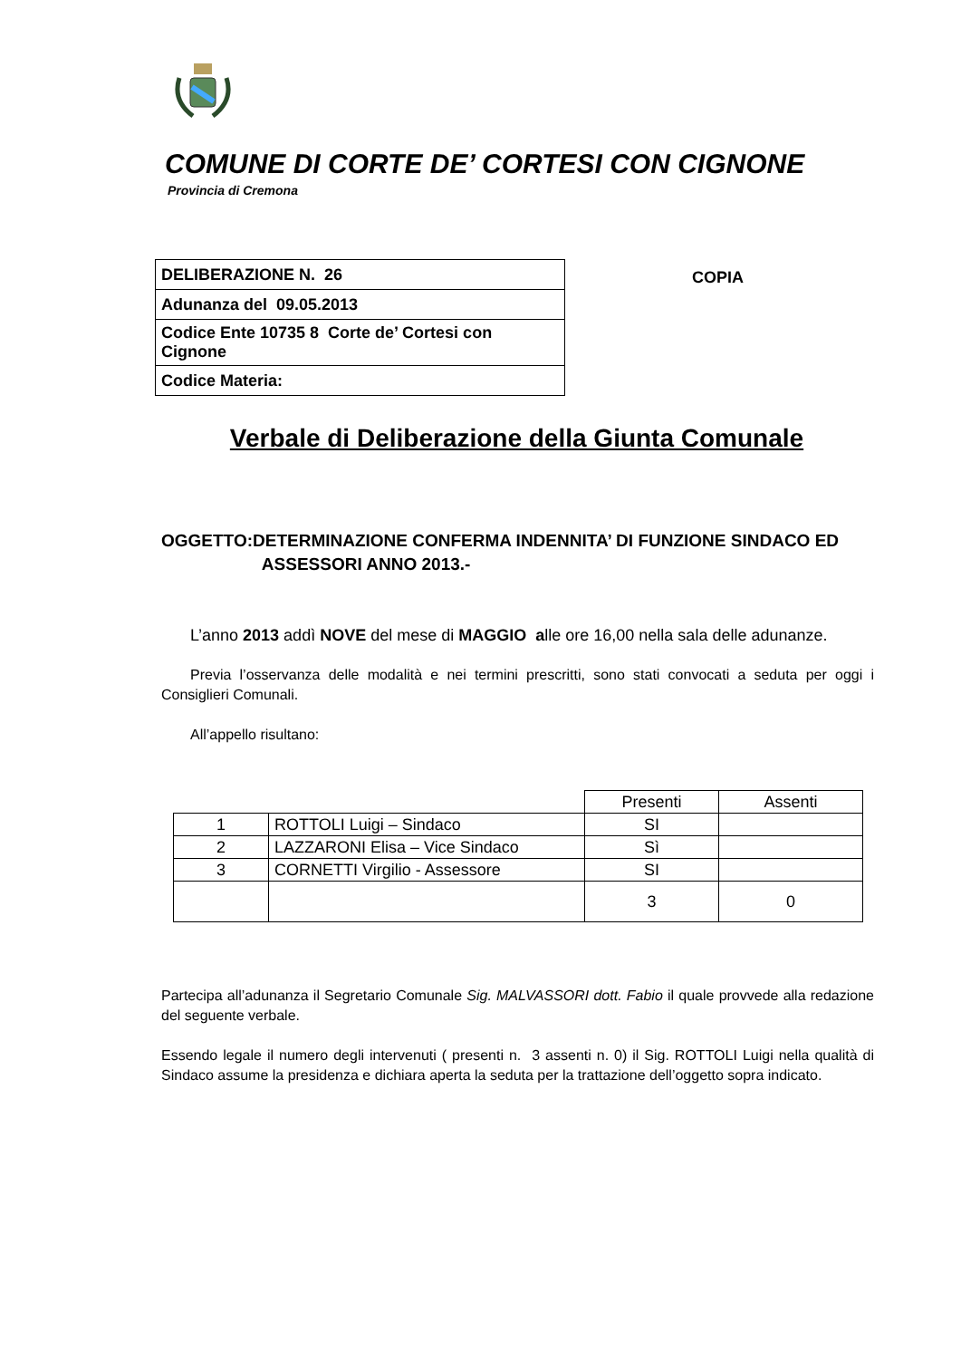COMUNE DI CORTE DE’ CORTESI CON CIGNONE
Provincia di Cremona
| DELIBERAZIONE N. 26 |
| Adunanza del 09.05.2013 |
| Codice Ente 10735 8 Corte de’ Cortesi con Cignone |
| Codice Materia: |
COPIA
Verbale di Deliberazione della Giunta Comunale
OGGETTO:DETERMINAZIONE CONFERMA INDENNITA’ DI FUNZIONE SINDACO ED
ASSESSORI ANNO 2013.-
L’anno 2013 addì NOVE del mese di MAGGIO alle ore 16,00 nella sala delle adunanze.
Previa l’osservanza delle modalità e nei termini prescritti, sono stati convocati a seduta per oggi i Consiglieri Comunali.
All’appello risultano:
| | | Presenti | Assenti |
| --- | --- | --- | --- |
| 1 | ROTTOLI Luigi – Sindaco | SI | |
| 2 | LAZZARONI Elisa – Vice Sindaco | Sì | |
| 3 | CORNETTI Virgilio - Assessore | SI | |
| | | 3 | 0 |
Partecipa all’adunanza il Segretario Comunale Sig. MALVASSORI dott. Fabio il quale provvede alla redazione del seguente verbale.
Essendo legale il numero degli intervenuti ( presenti n. 3 assenti n. 0) il Sig. ROTTOLI Luigi nella qualità di Sindaco assume la presidenza e dichiara aperta la seduta per la trattazione dell’oggetto sopra indicato.